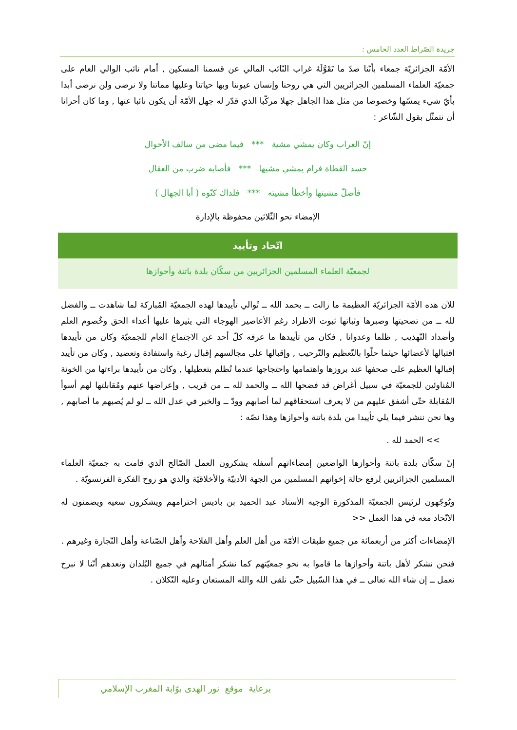جريدة الصّراط العدد الخامس :
الأمّة الجزائريّة جمعاء بأنّنا ضدّ ما تَقَوَّلَهُ غراب النّائب المالي عن قسمنا المسكين , أمام نائب الوالي العام على جمعيّة العلماء المسلمين الجزائريين التي هي روحنا وإنسان عيوننا وبها حياتنا وعليها مماتنا ولا نرضى ولن نرضى أبدا بأيّ شيء يمسّها وخصوصا من مثل هذا الجاهل جهلا مركّبا الذي قدّر له جهل الأمّة أن يكون نائبا عنها , وما كان أحرانا أن نتمثّل بقول الشّاعر :
إنّ الغراب وكان يمشي مشية *** فيما مضى من سالف الأحوال
حسد القطاة فرام يمشي مشيها *** فأصابه ضرب من العقال
فأضلّ مشيتها وأخطأ مشيته *** فلذاك كنّوه ( أبا الجهال )
الإمضاء نحو الثّلاثين محفوظة بالإدارة
اتّحاد وتأييد
لجمعيّة العلماء المسلمين الجزائريين من سكّان بلدة باتنة وأحوازها
للآن هذه الأمّة الجزائريّة العظيمة ما زالت ــ بحمد الله ــ تُوالي تأييدها لهذه الجمعيّة المُباركة لما شاهدت ــ والفضل لله ــ من تضحيتها وصبرها وثباتها ثبوت الاطراد رغم الأعاصير الهوجاء التي يثيرها عليها أعداء الحق وخُصوم العلم وأضداد التّهذيب , ظلما وعدوانا , فكان من تأييدها ما عرفه كلّ أحد عن الاجتماع العام للجمعيّة وكان من تأييدها اقتبالها لأعضائها حيثما حلّوا بالتّعظيم والتّرحيب , وإقبالها على مجالسهم إقبال رغبة واستفادة وتعضيد , وكان من تأييد إقبالها العظيم على صحفها عند بروزها واهتمامها واحتجاجها عندما تُظلم بتعطيلها , وكان من تأييدها براءتها من الخونة المُناوئين للجمعيّة في سبيل أغراض قد فضحها الله ــ والحمد لله ــ من قريب , وإعراضها عنهم ومُقابلتها لهم أسوأ المُقابلة حتّى أشفق عليهم من لا يعرف استحقاقهم لما أصابهم وودّ ــ والخير في عدل الله ــ لو لم يُصبهم ما أصابهم , وها نحن ننشر فيما يلي تأييدا من بلدة باتنة وأحوازها وهذا نصّه :
>> الحمد لله .
إنّ سكّان بلدة باتنة وأحوازها الواضعين إمضاءاتهم أسفله يشكرون العمل الصّالح الذي قامت به جمعيّة العلماء المسلمين الجزائريين لِرفع حالة إخوانهم المسلمين من الجهة الأدبيّة والأخلاقيّة والذي هو روح الفكرة الفرنسويّة .
ويُوجّهون لرئيس الجمعيّة المذكورة الوجيه الأستاذ عبد الحميد بن باديس احترامهم ويشكرون سعيه ويضمنون له الاتّحاد معه في هذا العمل <<
الإمضاءات أكثر من أربعمائة من جميع طبقات الأمّة من أهل العلم وأهل الفلاحة وأهل الصّناعة وأهل التّجارة وغيرهم .
فنحن نشكر لأهل باتنة وأحوازها ما قاموا به نحو جمعيّتهم كما نشكر أمثالهم في جميع البُلدان ونعدهم أنّنا لا نبرح نعمل ــ إن شاء الله تعالى ــ في هذا السّبيل حتّى نلقى الله والله المستعان وعليه التّكلان .
برعاية موقع نور الهدى بوّابة المغرب الإسلامي